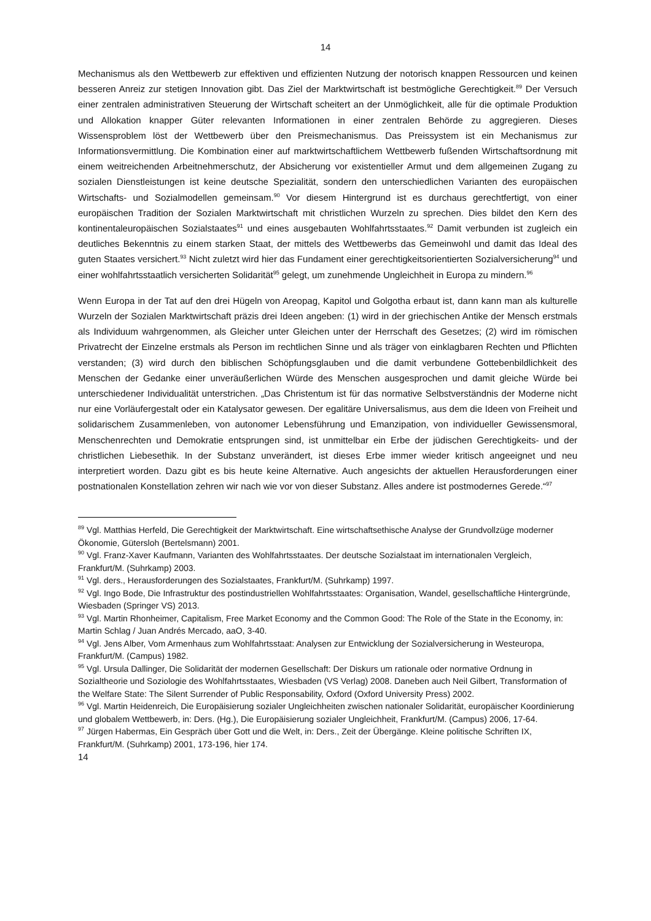14
Mechanismus als den Wettbewerb zur effektiven und effizienten Nutzung der notorisch knappen Ressourcen und keinen besseren Anreiz zur stetigen Innovation gibt. Das Ziel der Marktwirtschaft ist bestmögliche Gerechtigkeit.<sup>89</sup> Der Versuch einer zentralen administrativen Steuerung der Wirtschaft scheitert an der Unmöglichkeit, alle für die optimale Produktion und Allokation knapper Güter relevanten Informationen in einer zentralen Behörde zu aggregieren. Dieses Wissensproblem löst der Wettbewerb über den Preismechanismus. Das Preissystem ist ein Mechanismus zur Informationsvermittlung. Die Kombination einer auf marktwirtschaftlichem Wettbewerb fußenden Wirtschaftsordnung mit einem weitreichenden Arbeitnehmerschutz, der Absicherung vor existentieller Armut und dem allgemeinen Zugang zu sozialen Dienstleistungen ist keine deutsche Spezialität, sondern den unterschiedlichen Varianten des europäischen Wirtschafts- und Sozialmodellen gemeinsam.<sup>90</sup> Vor diesem Hintergrund ist es durchaus gerechtfertigt, von einer europäischen Tradition der Sozialen Marktwirtschaft mit christlichen Wurzeln zu sprechen. Dies bildet den Kern des kontinentaleuropäischen Sozialstaates<sup>91</sup> und eines ausgebauten Wohlfahrtsstaates.<sup>92</sup> Damit verbunden ist zugleich ein deutliches Bekenntnis zu einem starken Staat, der mittels des Wettbewerbs das Gemeinwohl und damit das Ideal des guten Staates versichert.<sup>93</sup> Nicht zuletzt wird hier das Fundament einer gerechtigkeitsorientierten Sozialversicherung<sup>94</sup> und einer wohlfahrtsstaatlich versicherten Solidarität<sup>95</sup> gelegt, um zunehmende Ungleichheit in Europa zu mindern.<sup>96</sup>
Wenn Europa in der Tat auf den drei Hügeln von Areopag, Kapitol und Golgotha erbaut ist, dann kann man als kulturelle Wurzeln der Sozialen Marktwirtschaft präzis drei Ideen angeben: (1) wird in der griechischen Antike der Mensch erstmals als Individuum wahrgenommen, als Gleicher unter Gleichen unter der Herrschaft des Gesetzes; (2) wird im römischen Privatrecht der Einzelne erstmals als Person im rechtlichen Sinne und als träger von einklagbaren Rechten und Pflichten verstanden; (3) wird durch den biblischen Schöpfungsglauben und die damit verbundene Gottebenbildlichkeit des Menschen der Gedanke einer unveräußerlichen Würde des Menschen ausgesprochen und damit gleiche Würde bei unterschiedener Individualität unterstrichen. „Das Christentum ist für das normative Selbstverständnis der Moderne nicht nur eine Vorläufergestalt oder ein Katalysator gewesen. Der egalitäre Universalismus, aus dem die Ideen von Freiheit und solidarischem Zusammenleben, von autonomer Lebensführung und Emanzipation, von individueller Gewissensmoral, Menschenrechten und Demokratie entsprungen sind, ist unmittelbar ein Erbe der jüdischen Gerechtigkeits- und der christlichen Liebesethik. In der Substanz unverändert, ist dieses Erbe immer wieder kritisch angeeignet und neu interpretiert worden. Dazu gibt es bis heute keine Alternative. Auch angesichts der aktuellen Herausforderungen einer postnationalen Konstellation zehren wir nach wie vor von dieser Substanz. Alles andere ist postmodernes Gerede.“<sup>97</sup>
<sup>89</sup> Vgl. Matthias Herfeld, Die Gerechtigkeit der Marktwirtschaft. Eine wirtschaftsethische Analyse der Grundvollzüge moderner Ökonomie, Gütersloh (Bertelsmann) 2001.
<sup>90</sup> Vgl. Franz-Xaver Kaufmann, Varianten des Wohlfahrtsstaates. Der deutsche Sozialstaat im internationalen Vergleich, Frankfurt/M. (Suhrkamp) 2003.
<sup>91</sup> Vgl. ders., Herausforderungen des Sozialstaates, Frankfurt/M. (Suhrkamp) 1997.
<sup>92</sup> Vgl. Ingo Bode, Die Infrastruktur des postindustriellen Wohlfahrtsstaates: Organisation, Wandel, gesellschaftliche Hintergründe, Wiesbaden (Springer VS) 2013.
<sup>93</sup> Vgl. Martin Rhonheimer, Capitalism, Free Market Economy and the Common Good: The Role of the State in the Economy, in: Martin Schlag / Juan Andrés Mercado, aaO, 3-40.
<sup>94</sup> Vgl. Jens Alber, Vom Armenhaus zum Wohlfahrtsstaat: Analysen zur Entwicklung der Sozialversicherung in Westeuropa, Frankfurt/M. (Campus) 1982.
<sup>95</sup> Vgl. Ursula Dallinger, Die Solidarität der modernen Gesellschaft: Der Diskurs um rationale oder normative Ordnung in Sozialtheorie und Soziologie des Wohlfahrtsstaates, Wiesbaden (VS Verlag) 2008. Daneben auch Neil Gilbert, Transformation of the Welfare State: The Silent Surrender of Public Responsability, Oxford (Oxford University Press) 2002.
<sup>96</sup> Vgl. Martin Heidenreich, Die Europäisierung sozialer Ungleichheiten zwischen nationaler Solidarität, europäischer Koordinierung und globalem Wettbewerb, in: Ders. (Hg.), Die Europäisierung sozialer Ungleichheit, Frankfurt/M. (Campus) 2006, 17-64.
<sup>97</sup> Jürgen Habermas, Ein Gespräch über Gott und die Welt, in: Ders., Zeit der Übergänge. Kleine politische Schriften IX, Frankfurt/M. (Suhrkamp) 2001, 173-196, hier 174.
14